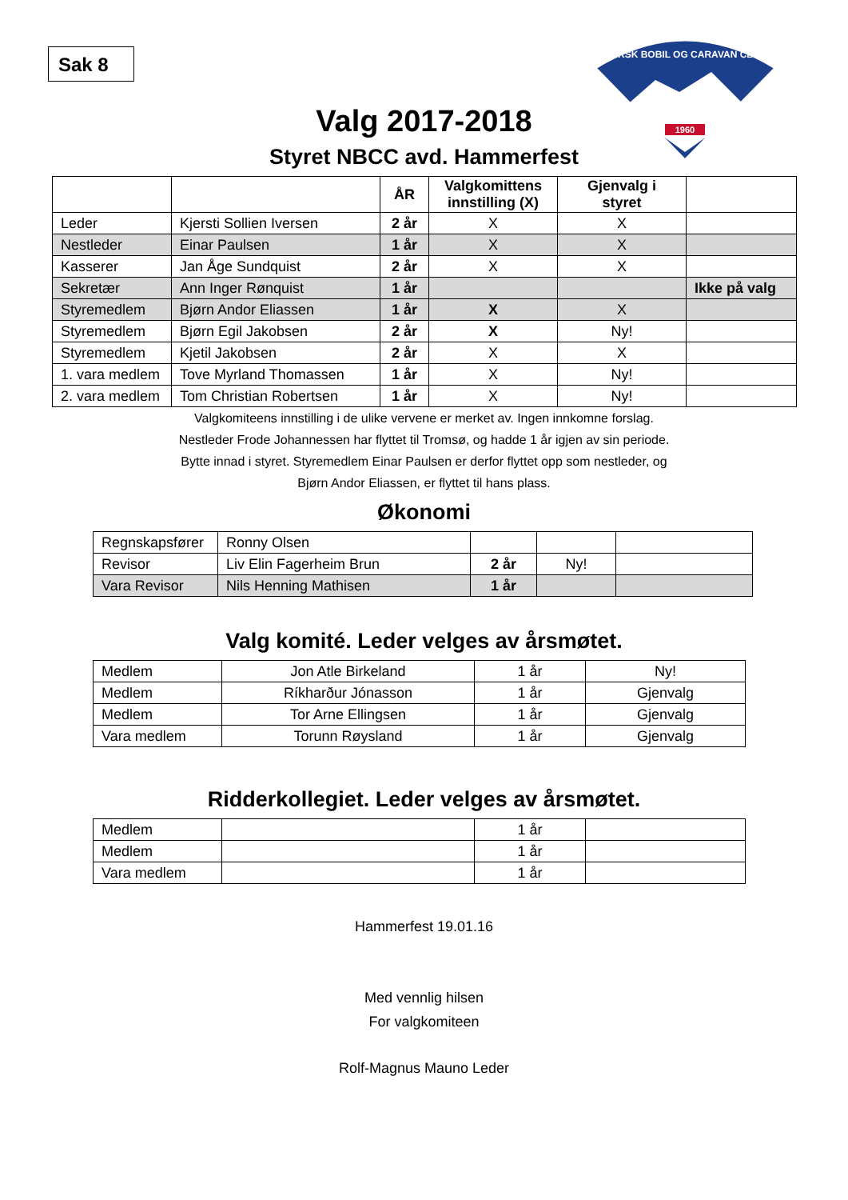Sak 8
NORSK BOBIL OG CARAVAN CLUB
1960
Valg 2017-2018
Styret NBCC avd. Hammerfest
| | | ÅR | Valgkomittens innstilling (X) | Gjenvalg i styret | |
| --- | --- | --- | --- | --- | --- |
| Leder | Kjersti Sollien Iversen | 2 år | X | X | |
| Nestleder | Einar Paulsen | 1 år | X | X | |
| Kasserer | Jan Åge Sundquist | 2 år | X | X | |
| Sekretær | Ann Inger Rønquist | 1 år | | | Ikke på valg |
| Styremedlem | Bjørn Andor Eliassen | 1 år | X | X | |
| Styremedlem | Bjørn Egil Jakobsen | 2 år | X | Ny! | |
| Styremedlem | Kjetil Jakobsen | 2 år | X | X | |
| 1. vara medlem | Tove Myrland Thomassen | 1 år | X | Ny! | |
| 2. vara medlem | Tom Christian Robertsen | 1 år | X | Ny! | |
Valgkomiteens innstilling i de ulike vervene er merket av. Ingen innkomne forslag.
Nestleder Frode Johannessen har flyttet til Tromsø, og hadde 1 år igjen av sin periode.
Bytte innad i styret. Styremedlem Einar Paulsen er derfor flyttet opp som nestleder, og
Bjørn Andor Eliassen, er flyttet til hans plass.
Økonomi
| Regnskapsfører | Ronny Olsen | | | |
| Revisor | Liv Elin Fagerheim Brun | 2 år | Ny! | |
| Vara Revisor | Nils Henning Mathisen | 1 år | | |
Valg komité. Leder velges av årsmøtet.
| Medlem | Jon Atle Birkeland | 1 år | Ny! |
| Medlem | Ríkharður Jónasson | 1 år | Gjenvalg |
| Medlem | Tor Arne Ellingsen | 1 år | Gjenvalg |
| Vara medlem | Torunn Røysland | 1 år | Gjenvalg |
Ridderkollegiet. Leder velges av årsmøtet.
| Medlem | | 1 år | |
| Medlem | | 1 år | |
| Vara medlem | | 1 år | |
Hammerfest 19.01.16
Med vennlig hilsen
For valgkomiteen
Rolf-Magnus Mauno Leder